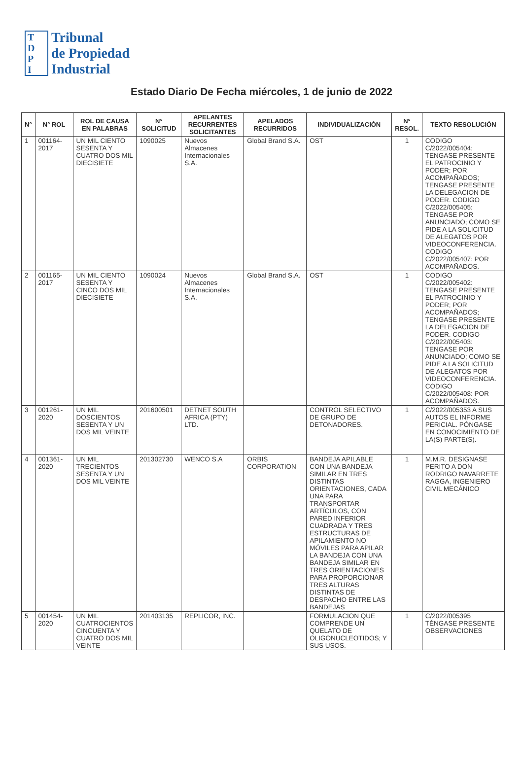T
D
P
I
Tribunal
de Propiedad
Industrial
Estado Diario De Fecha miércoles, 1 de junio de 2022
| N° | N° ROL | ROL DE CAUSA EN PALABRAS | N° SOLICITUD | APELANTES RECURRENTES SOLICITANTES | APELADOS RECURRIDOS | INDIVIDUALIZACIÓN | N° RESOL. | TEXTO RESOLUCIÓN |
| --- | --- | --- | --- | --- | --- | --- | --- | --- |
| 1 | 001164-2017 | UN MIL CIENTO SESENTA Y CUATRO DOS MIL DIECISIETE | 1090025 | Nuevos Almacenes Internacionales S.A. | Global Brand S.A. | OST | 1 | CODIGO C/2022/005404: TENGASE PRESENTE EL PATROCINIO Y PODER; POR ACOMPAÑADOS; TENGASE PRESENTE LA DELEGACION DE PODER. CODIGO C/2022/005405: TENGASE POR ANUNCIADO; COMO SE PIDE A LA SOLICITUD DE ALEGATOS POR VIDEOCONFERENCIA. CODIGO C/2022/005407: POR ACOMPAÑADOS. |
| 2 | 001165-2017 | UN MIL CIENTO SESENTA Y CINCO DOS MIL DIECISIETE | 1090024 | Nuevos Almacenes Internacionales S.A. | Global Brand S.A. | OST | 1 | CODIGO C/2022/005402: TENGASE PRESENTE EL PATROCINIO Y PODER; POR ACOMPAÑADOS; TENGASE PRESENTE LA DELEGACION DE PODER. CODIGO C/2022/005403: TENGASE POR ANUNCIADO; COMO SE PIDE A LA SOLICITUD DE ALEGATOS POR VIDEOCONFERENCIA. CODIGO C/2022/005408: POR ACOMPAÑADOS. |
| 3 | 001261-2020 | UN MIL DOSCIENTOS SESENTA Y UN DOS MIL VEINTE | 201600501 | DETNET SOUTH AFRICA (PTY) LTD. | | CONTROL SELECTIVO DE GRUPO DE DETONADORES. | 1 | C/2022/005353 A SUS AUTOS EL INFORME PERICIAL. PÓNGASE EN CONOCIMIENTO DE LA(S) PARTE(S). |
| 4 | 001361-2020 | UN MIL TRECIENTOS SESENTA Y UN DOS MIL VEINTE | 201302730 | WENCO S.A | ORBIS CORPORATION | BANDEJA APILABLE CON UNA BANDEJA SIMILAR EN TRES DISTINTAS ORIENTACIONES, CADA UNA PARA TRANSPORTAR ARTÍCULOS, CON PARED INFERIOR CUADRADA Y TRES ESTRUCTURAS DE APILAMIENTO NO MÓVILES PARA APILAR LA BANDEJA CON UNA BANDEJA SIMILAR EN TRES ORIENTACIONES PARA PROPORCIONAR TRES ALTURAS DISTINTAS DE DESPACHO ENTRE LAS BANDEJAS | 1 | M.M.R. DESIGNASE PERITO A DON RODRIGO NAVARRETE RAGGA, INGENIERO CIVIL MECÁNICO |
| 5 | 001454-2020 | UN MIL CUATROCIENTOS CINCUENTA Y CUATRO DOS MIL VEINTE | 201403135 | REPLICOR, INC. | | FORMULACION QUE COMPRENDE UN QUELATO DE OLIGONUCLEOTIDOS; Y SUS USOS. | 1 | C/2022/005395 TÉNGASE PRESENTE OBSERVACIONES |